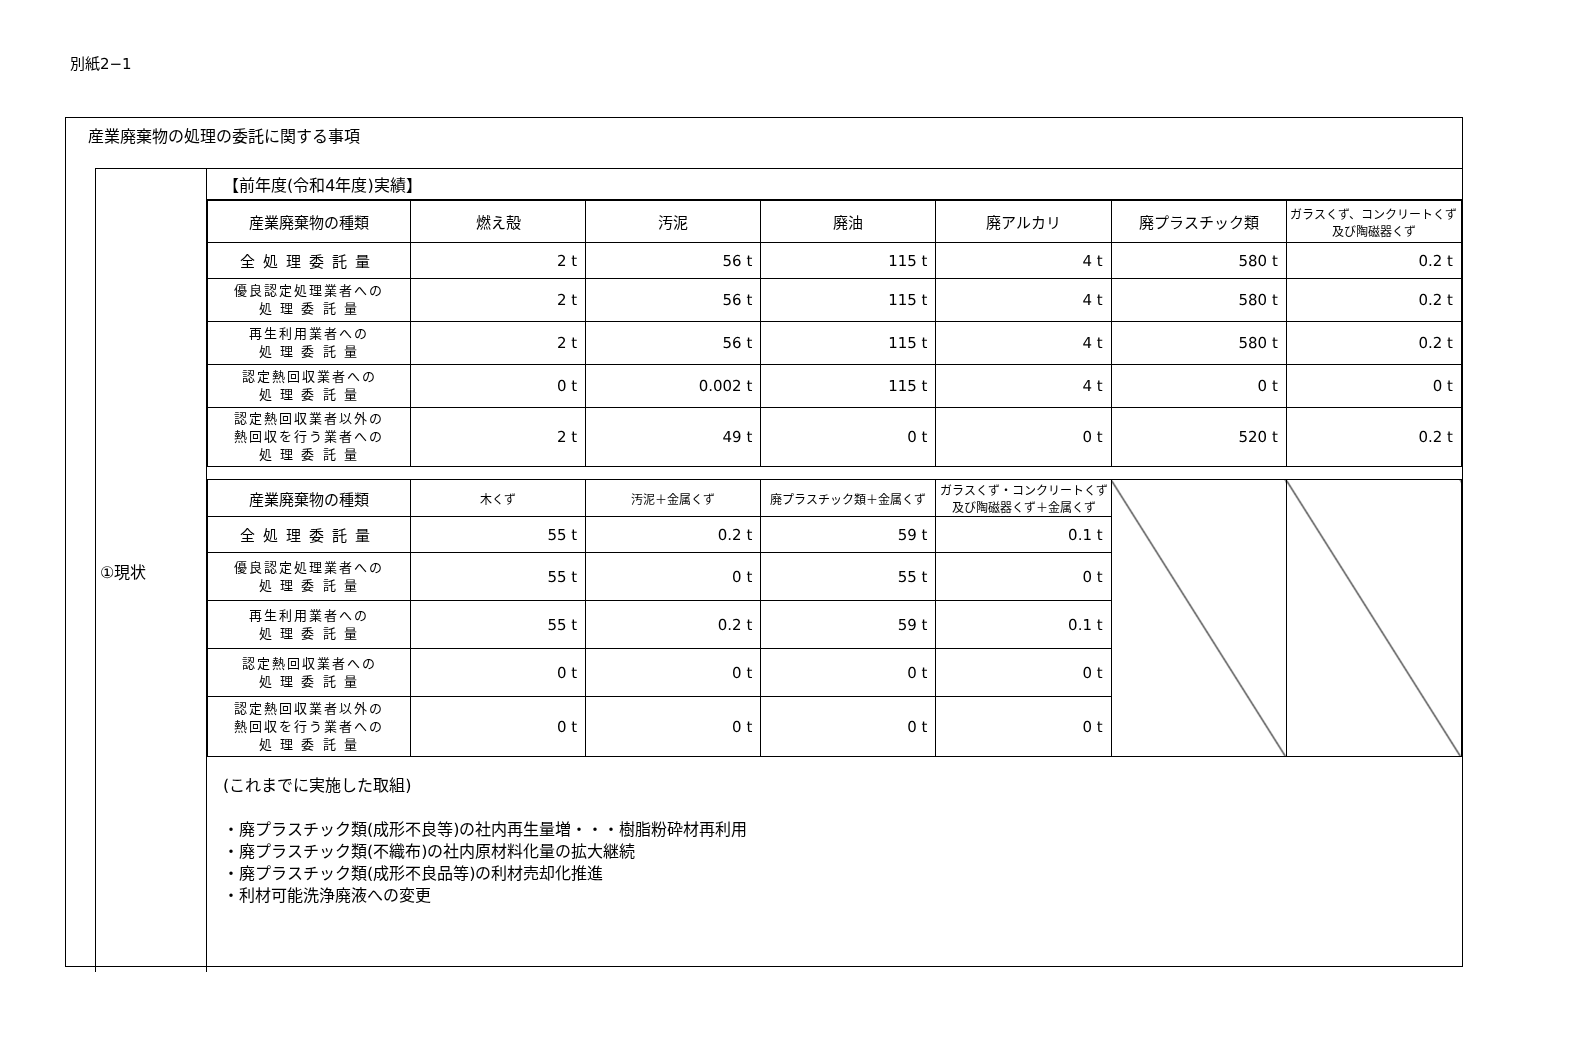別紙2−1
産業廃棄物の処理の委託に関する事項
①現状
【前年度(令和4年度)実績】
| 産業廃棄物の種類 | 燃え殻 | 汚泥 | 廃油 | 廃アルカリ | 廃プラスチック類 | ガラスくず、コンクリートくず及び陶磁器くず |
| --- | --- | --- | --- | --- | --- | --- |
| 全処理委託量 | 2 t | 56 t | 115 t | 4 t | 580 t | 0.2 t |
| 優良認定処理業者への 処 理 委 託 量 | 2 t | 56 t | 115 t | 4 t | 580 t | 0.2 t |
| 再生利用業者への 処 理 委 託 量 | 2 t | 56 t | 115 t | 4 t | 580 t | 0.2 t |
| 認定熱回収業者への 処 理 委 託 量 | 0 t | 0.002 t | 115 t | 4 t | 0 t | 0 t |
| 認定熱回収業者以外の 熱回収を行う業者への 処 理 委 託 量 | 2 t | 49 t | 0 t | 0 t | 520 t | 0.2 t |
| 産業廃棄物の種類 | 木くず | 汚泥＋金属くず | 廃プラスチック類＋金属くず | ガラスくず・コンクリートくず及び陶磁器くず＋金属くず | | |
| 全処理委託量 | 55 t | 0.2 t | 59 t | 0.1 t | | |
| 優良認定処理業者への 処 理 委 託 量 | 55 t | 0 t | 55 t | 0 t | | |
| 再生利用業者への 処 理 委 託 量 | 55 t | 0.2 t | 59 t | 0.1 t | | |
| 認定熱回収業者への 処 理 委 託 量 | 0 t | 0 t | 0 t | 0 t | | |
| 認定熱回収業者以外の 熱回収を行う業者への 処 理 委 託 量 | 0 t | 0 t | 0 t | 0 t | | |
(これまでに実施した取組)
・廃プラスチック類(成形不良等)の社内再生量増・・・樹脂粉砕材再利用
・廃プラスチック類(不織布)の社内原材料化量の拡大継続
・廃プラスチック類(成形不良品等)の利材売却化推進
・利材可能洗浄廃液への変更